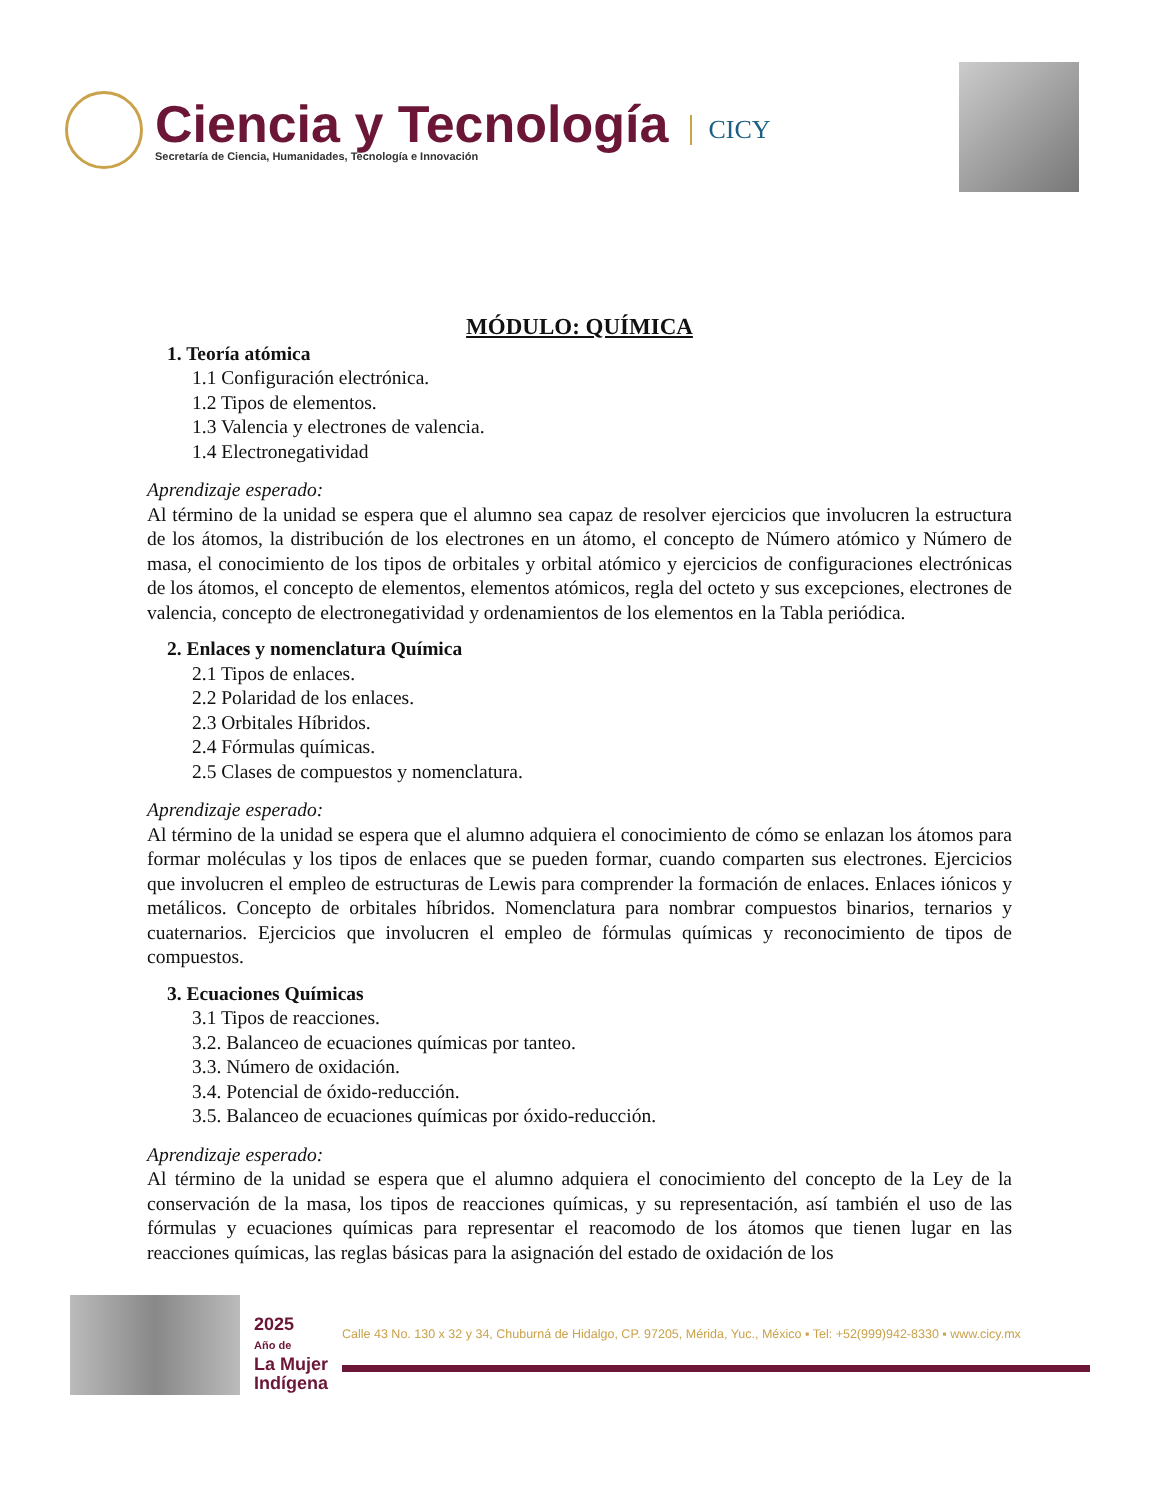Ciencia y Tecnología
Secretaría de Ciencia, Humanidades, Tecnología e Innovación
CICY
MÓDULO: QUÍMICA
1. Teoría atómica
1.1 Configuración electrónica.
1.2 Tipos de elementos.
1.3 Valencia y electrones de valencia.
1.4 Electronegatividad
Aprendizaje esperado:
Al término de la unidad se espera que el alumno sea capaz de resolver ejercicios que involucren la estructura de los átomos, la distribución de los electrones en un átomo, el concepto de Número atómico y Número de masa, el conocimiento de los tipos de orbitales y orbital atómico y ejercicios de configuraciones electrónicas de los átomos, el concepto de elementos, elementos atómicos, regla del octeto y sus excepciones, electrones de valencia, concepto de electronegatividad y ordenamientos de los elementos en la Tabla periódica.
2. Enlaces y nomenclatura Química
2.1 Tipos de enlaces.
2.2 Polaridad de los enlaces.
2.3 Orbitales Híbridos.
2.4 Fórmulas químicas.
2.5 Clases de compuestos y nomenclatura.
Aprendizaje esperado:
Al término de la unidad se espera que el alumno adquiera el conocimiento de cómo se enlazan los átomos para formar moléculas y los tipos de enlaces que se pueden formar, cuando comparten sus electrones. Ejercicios que involucren el empleo de estructuras de Lewis para comprender la formación de enlaces. Enlaces iónicos y metálicos. Concepto de orbitales híbridos. Nomenclatura para nombrar compuestos binarios, ternarios y cuaternarios. Ejercicios que involucren el empleo de fórmulas químicas y reconocimiento de tipos de compuestos.
3. Ecuaciones Químicas
3.1 Tipos de reacciones.
3.2. Balanceo de ecuaciones químicas por tanteo.
3.3. Número de oxidación.
3.4. Potencial de óxido-reducción.
3.5. Balanceo de ecuaciones químicas por óxido-reducción.
Aprendizaje esperado:
Al término de la unidad se espera que el alumno adquiera el conocimiento del concepto de la Ley de la conservación de la masa, los tipos de reacciones químicas, y su representación, así también el uso de las fórmulas y ecuaciones químicas para representar el reacomodo de los átomos que tienen lugar en las reacciones químicas, las reglas básicas para la asignación del estado de oxidación de los
2025
Año de
La Mujer
Indígena
Calle 43 No. 130 x 32 y 34, Chuburná de Hidalgo, CP. 97205, Mérida, Yuc., México ▪ Tel: +52(999)942-8330 ▪ www.cicy.mx